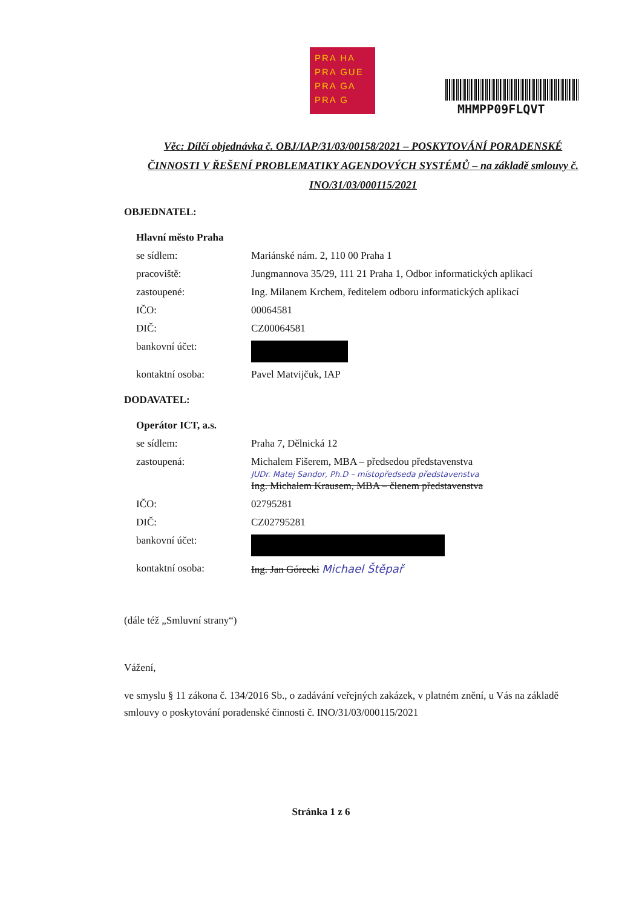PRA HA
PRA GUE
PRA GA
PRA G
MHMPP09FLQVT
Věc: Dílčí objednávka č. OBJ/IAP/31/03/00158/2021 – POSKYTOVÁNÍ PORADENSKÉ ČINNOSTI V ŘEŠENÍ PROBLEMATIKY AGENDOVÝCH SYSTÉMŮ – na základě smlouvy č. INO/31/03/000115/2021
OBJEDNATEL:
Hlavní město Praha
se sídlem: Mariánské nám. 2, 110 00 Praha 1
pracoviště: Jungmannova 35/29, 111 21 Praha 1, Odbor informatických aplikací
zastoupené: Ing. Milanem Krchem, ředitelem odboru informatických aplikací
IČO: 00064581
DIČ: CZ00064581
bankovní účet:
kontaktní osoba: Pavel Matvijčuk, IAP
DODAVATEL:
Operátor ICT, a.s.
se sídlem: Praha 7, Dělnická 12
zastoupená: Michalem Fišerem, MBA – předsedou představenstva
JUDr. Matej Sandor, Ph.D – místopředseda představenstva
Ing. Michalem Krausem, MBA – členem představenstva
IČO: 02795281
DIČ: CZ02795281
bankovní účet:
kontaktní osoba: Ing. Jan Górecki Michael Štěpař
(dále též „Smluvní strany“)
Vážení,
ve smyslu § 11 zákona č. 134/2016 Sb., o zadávání veřejných zakázek, v platném znění, u Vás na základě smlouvy o poskytování poradenské činnosti č. INO/31/03/000115/2021
Stránka 1 z 6